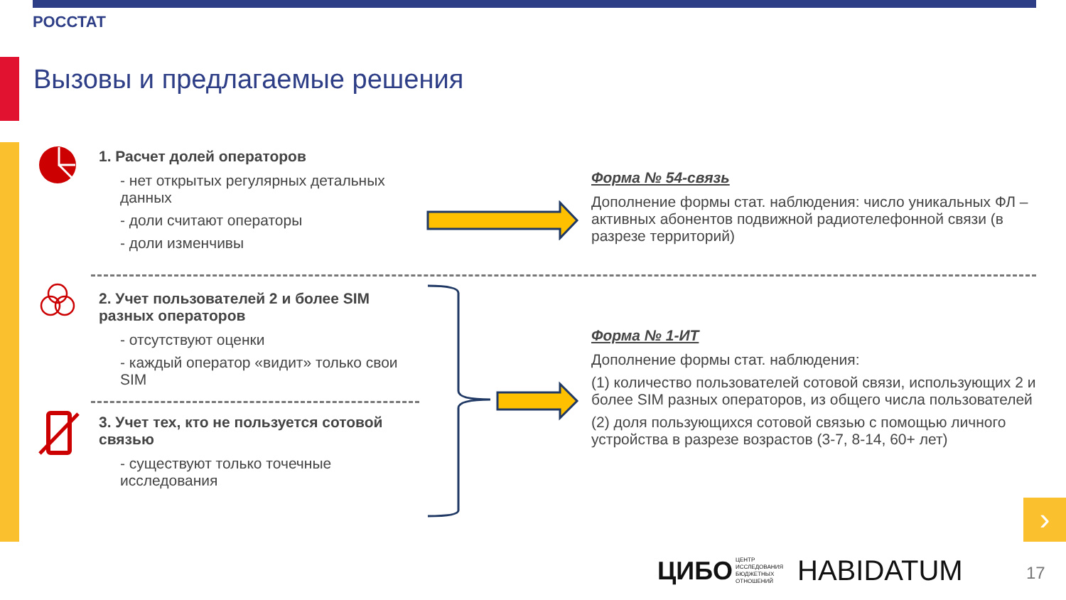РОССТАТ
Вызовы и предлагаемые решения
1. Расчет долей операторов
- нет открытых регулярных детальных данных
- доли считают операторы
- доли изменчивы
2. Учет пользователей 2 и более SIM разных операторов
- отсутствуют оценки
- каждый оператор «видит» только свои SIM
3. Учет тех, кто не пользуется сотовой связью
- существуют только точечные исследования
Форма № 54-связь
Дополнение формы стат. наблюдения: число уникальных ФЛ – активных абонентов подвижной радиотелефонной связи (в разрезе территорий)
Форма № 1-ИТ
Дополнение формы стат. наблюдения:
(1) количество пользователей сотовой связи, использующих 2 и более SIM разных операторов, из общего числа пользователей
(2) доля пользующихся сотовой связью с помощью личного устройства в разрезе возрастов (3-7, 8-14, 60+ лет)
›
ЦИБО
ЦЕНТР
ИССЛЕДОВАНИЯ
БЮДЖЕТНЫХ
ОТНОШЕНИЙ
HABIDATUM
17